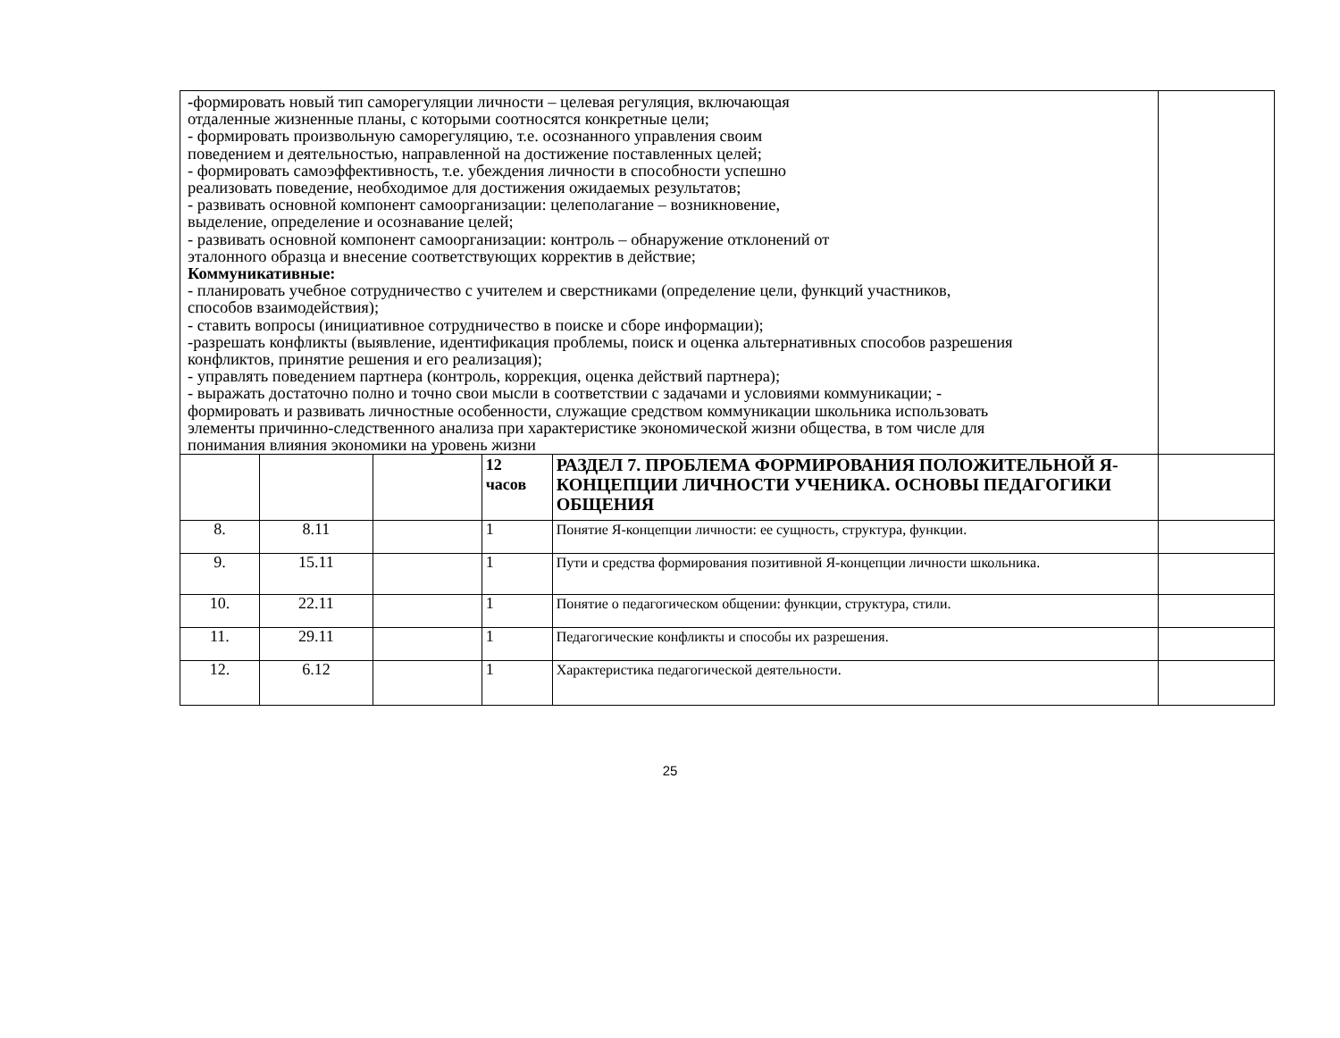| - формировать новый тип саморегуляции личности – целевая регуляция, включающая отдаленные жизненные планы, с которыми соотносятся конкретные цели; - формировать произвольную саморегуляцию, т.е. осознанного управления своим поведением и деятельностью, направленной на достижение поставленных целей; - формировать самоэффективность, т.е. убеждения личности в способности успешно реализовать поведение, необходимое для достижения ожидаемых результатов; - развивать основной компонент самоорганизации: целеполагание – возникновение, выделение, определение и осознавание целей; - развивать основной компонент самоорганизации: контроль – обнаружение отклонений от эталонного образца и внесение соответствующих корректив в действие; Коммуникативные: - планировать учебное сотрудничество с учителем и сверстниками (определение цели, функций участников, способов взаимодействия); - ставить вопросы (инициативное сотрудничество в поиске и сборе информации); -разрешать конфликты (выявление, идентификация проблемы, поиск и оценка альтернативных способов разрешения конфликтов, принятие решения и его реализация); - управлять поведением партнера (контроль, коррекция, оценка действий партнера); - выражать достаточно полно и точно свои мысли в соответствии с задачами и условиями коммуникации; - формировать и развивать личностные особенности, служащие средством коммуникации школьника использовать элементы причинно-следственного анализа при характеристике экономической жизни общества, в том числе для понимания влияния экономики на уровень жизни | | | | | |
| | | | 12 часов | РАЗДЕЛ 7. ПРОБЛЕМА ФОРМИРОВАНИЯ ПОЛОЖИТЕЛЬНОЙ Я-КОНЦЕПЦИИ ЛИЧНОСТИ УЧЕНИКА. ОСНОВЫ ПЕДАГОГИКИ ОБЩЕНИЯ | |
| 8. | 8.11 | | 1 | Понятие Я-концепции личности: ее сущность, структура, функции. | |
| 9. | 15.11 | | 1 | Пути и средства формирования позитивной Я-концепции личности школьника. | |
| 10. | 22.11 | | 1 | Понятие о педагогическом общении: функции, структура, стили. | |
| 11. | 29.11 | | 1 | Педагогические конфликты и способы их разрешения. | |
| 12. | 6.12 | | 1 | Характеристика педагогической деятельности. | |
25